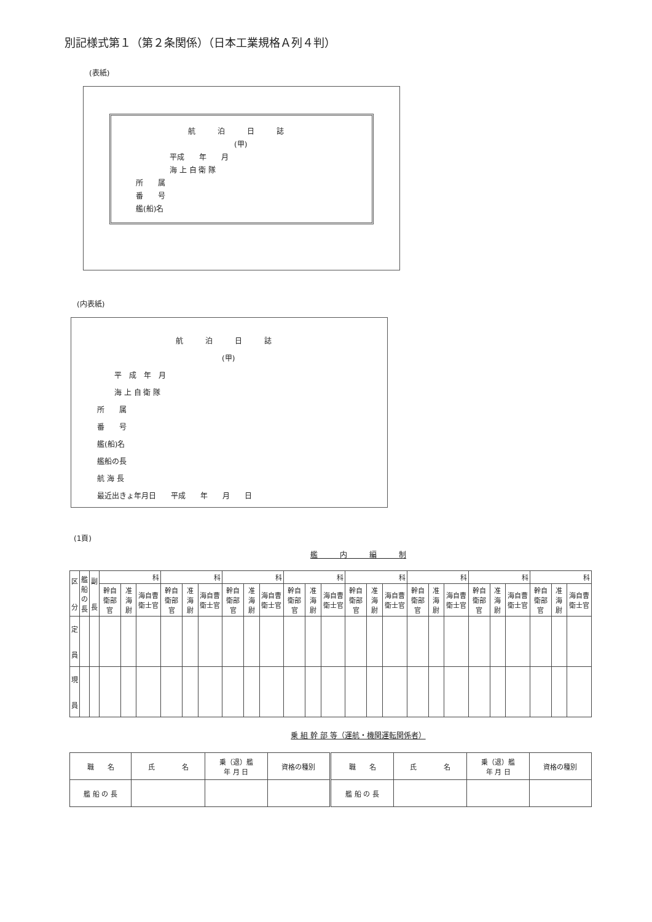別記様式第１（第２条関係）（日本工業規格Ａ列４判）
(表紙)
航　　　泊　　　日　　　誌
(甲)
平成　　年　　月
海 上 自 衛 隊
所　　属
番　　号
艦(船)名
(内表紙)
航　　　泊　　　日　　　誌
(甲)
平　成　年　月
海 上 自 衛 隊
所　　属
番　　号
艦(船)名
艦船の長
航 海 長
最近出きょ年月日　　平成　　年　　月　　日
(1頁)
艦　　　内　　　編　　　制
| 区 分 | 艦 船 の 長 | 副 長 | 科 | | | 科 | | | 科 | | | 科 | | | 科 | | | 科 | | | 科 | | | 科 | | |
| | | | 幹自衛部官 | 准海尉 | 海自曹衛士官 | 幹自衛部官 | 准海尉 | 海自曹衛士官 | 幹自衛部官 | 准海尉 | 海自曹衛士官 | 幹自衛部官 | 准海尉 | 海自曹衛士官 | 幹自衛部官 | 准海尉 | 海自曹衛士官 | 幹自衛部官 | 准海尉 | 海自曹衛士官 | 幹自衛部官 | 准海尉 | 海自曹衛士官 | 幹自衛部官 | 准海尉 | 海自曹衛士官 |
| 定 員 | | | | | | | | | | | | | | | | | | | | | | | | | | |
| 現 員 | | | | | | | | | | | | | | | | | | | | | | | | | | |
乗 組 幹 部 等（運航・機関運転関係者）
| 職 名 | 氏 名 | 乗（退）艦 年 月 日 | 資格の種別 | 職 名 | 氏 名 | 乗（退）艦 年 月 日 | 資格の種別 |
| 艦 船 の 長 | | | | 艦 船 の 長 | | | |